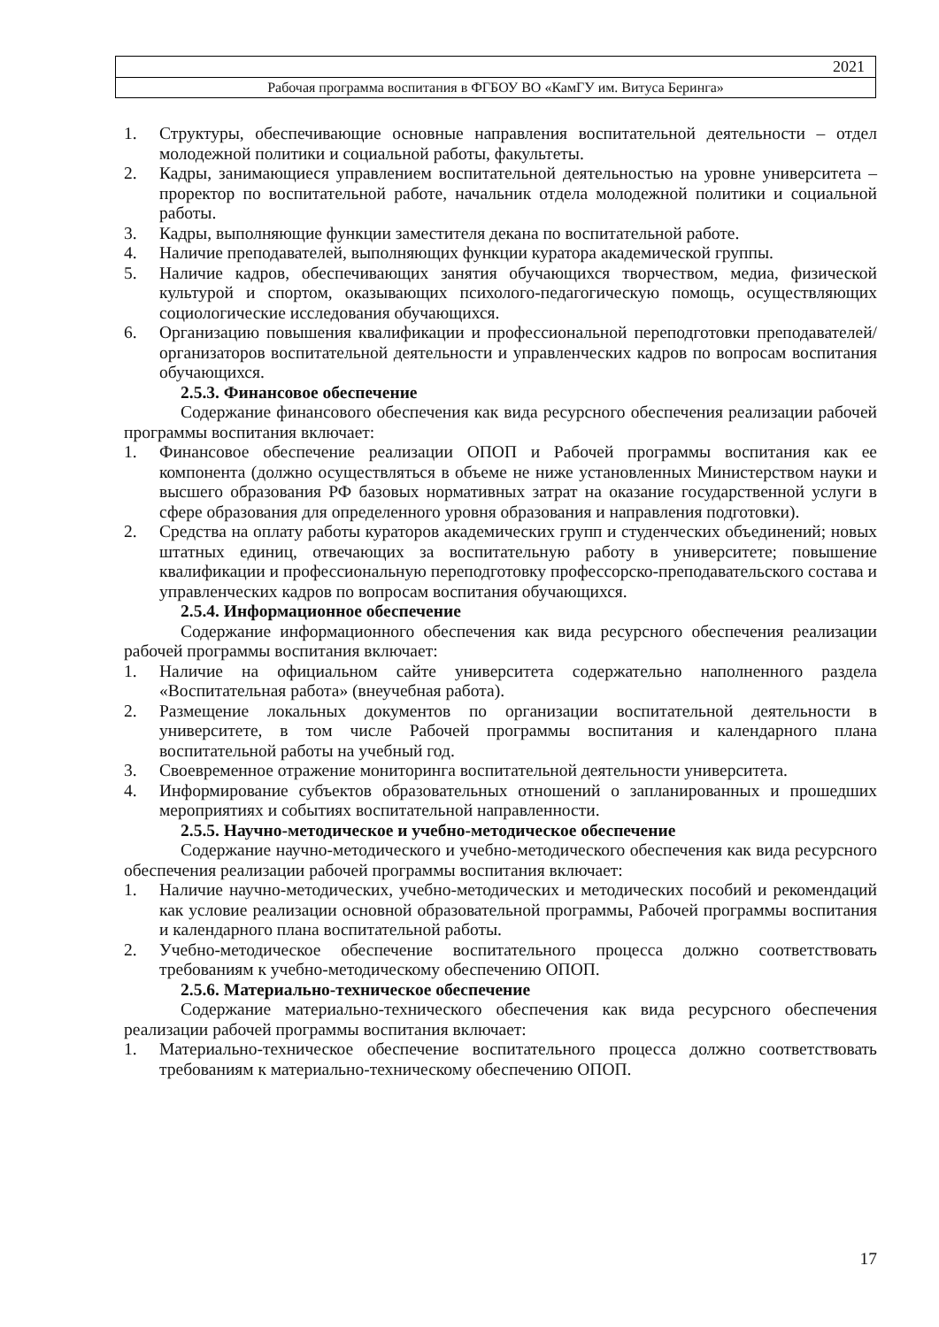2021
Рабочая программа воспитания в ФГБОУ ВО «КамГУ им. Витуса Беринга»
1. Структуры, обеспечивающие основные направления воспитательной деятельности – отдел молодежной политики и социальной работы, факультеты.
2. Кадры, занимающиеся управлением воспитательной деятельностью на уровне университета – проректор по воспитательной работе, начальник отдела молодежной политики и социальной работы.
3. Кадры, выполняющие функции заместителя декана по воспитательной работе.
4. Наличие преподавателей, выполняющих функции куратора академической группы.
5. Наличие кадров, обеспечивающих занятия обучающихся творчеством, медиа, физической культурой и спортом, оказывающих психолого-педагогическую помощь, осуществляющих социологические исследования обучающихся.
6. Организацию повышения квалификации и профессиональной переподготовки преподавателей/организаторов воспитательной деятельности и управленческих кадров по вопросам воспитания обучающихся.
2.5.3. Финансовое обеспечение
Содержание финансового обеспечения как вида ресурсного обеспечения реализации рабочей программы воспитания включает:
1. Финансовое обеспечение реализации ОПОП и Рабочей программы воспитания как ее компонента (должно осуществляться в объеме не ниже установленных Министерством науки и высшего образования РФ базовых нормативных затрат на оказание государственной услуги в сфере образования для определенного уровня образования и направления подготовки).
2. Средства на оплату работы кураторов академических групп и студенческих объединений; новых штатных единиц, отвечающих за воспитательную работу в университете; повышение квалификации и профессиональную переподготовку профессорско-преподавательского состава и управленческих кадров по вопросам воспитания обучающихся.
2.5.4. Информационное обеспечение
Содержание информационного обеспечения как вида ресурсного обеспечения реализации рабочей программы воспитания включает:
1. Наличие на официальном сайте университета содержательно наполненного раздела «Воспитательная работа» (внеучебная работа).
2. Размещение локальных документов по организации воспитательной деятельности в университете, в том числе Рабочей программы воспитания и календарного плана воспитательной работы на учебный год.
3. Своевременное отражение мониторинга воспитательной деятельности университета.
4. Информирование субъектов образовательных отношений о запланированных и прошедших мероприятиях и событиях воспитательной направленности.
2.5.5. Научно-методическое и учебно-методическое обеспечение
Содержание научно-методического и учебно-методического обеспечения как вида ресурсного обеспечения реализации рабочей программы воспитания включает:
1. Наличие научно-методических, учебно-методических и методических пособий и рекомендаций как условие реализации основной образовательной программы, Рабочей программы воспитания и календарного плана воспитательной работы.
2. Учебно-методическое обеспечение воспитательного процесса должно соответствовать требованиям к учебно-методическому обеспечению ОПОП.
2.5.6. Материально-техническое обеспечение
Содержание материально-технического обеспечения как вида ресурсного обеспечения реализации рабочей программы воспитания включает:
1. Материально-техническое обеспечение воспитательного процесса должно соответствовать требованиям к материально-техническому обеспечению ОПОП.
17